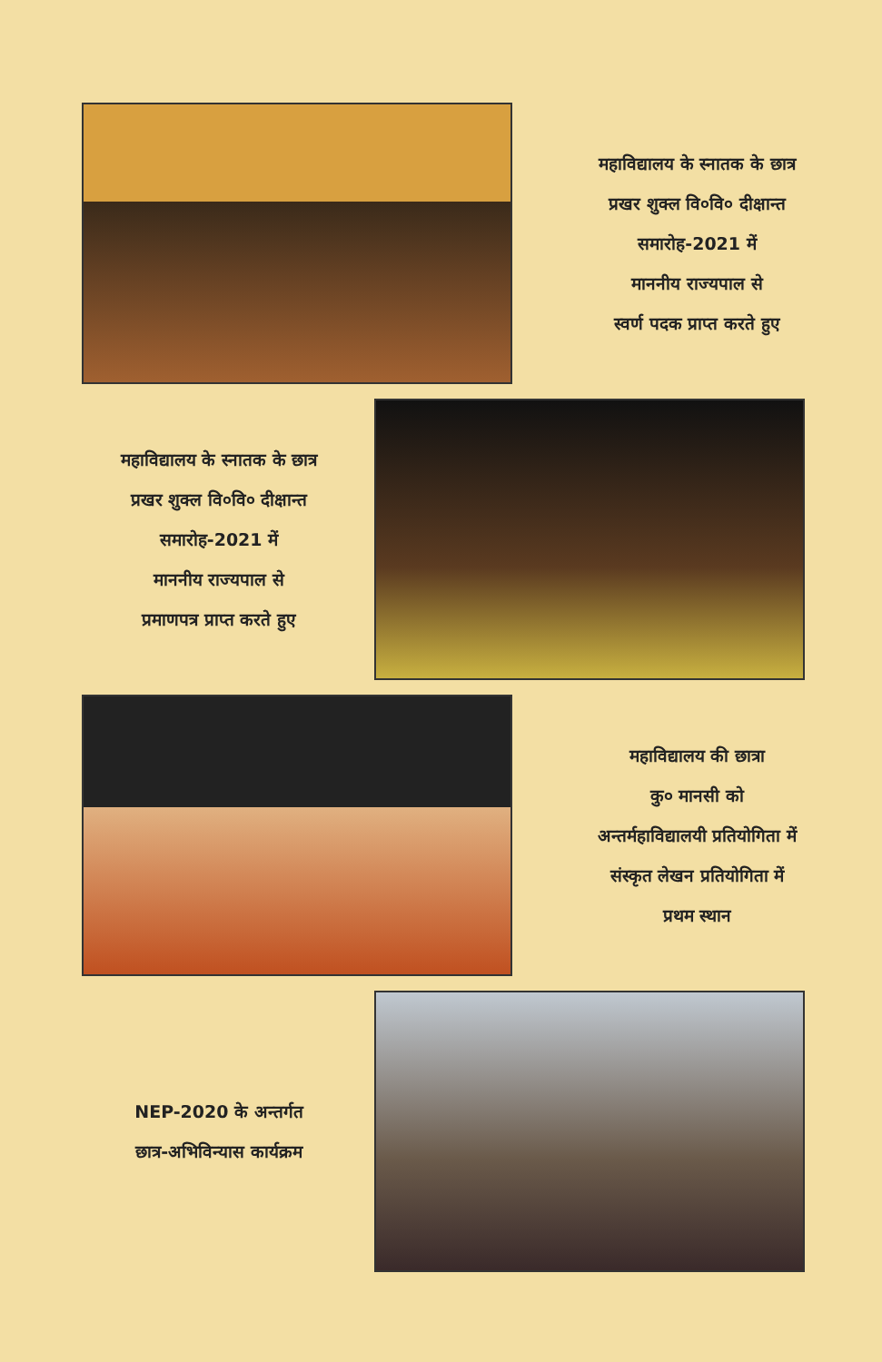महाविद्यालय के स्नातक के छात्र
प्रखर शुक्ल वि०वि० दीक्षान्त
समारोह-2021 में
माननीय राज्यपाल से
स्वर्ण पदक प्राप्त करते हुए
महाविद्यालय के स्नातक के छात्र
प्रखर शुक्ल वि०वि० दीक्षान्त
समारोह-2021 में
माननीय राज्यपाल से
प्रमाणपत्र प्राप्त करते हुए
महाविद्यालय की छात्रा
कु० मानसी को
अन्तर्महाविद्यालयी प्रतियोगिता में
संस्कृत लेखन प्रतियोगिता में
प्रथम स्थान
NEP-2020 के अन्तर्गत
छात्र-अभिविन्यास कार्यक्रम